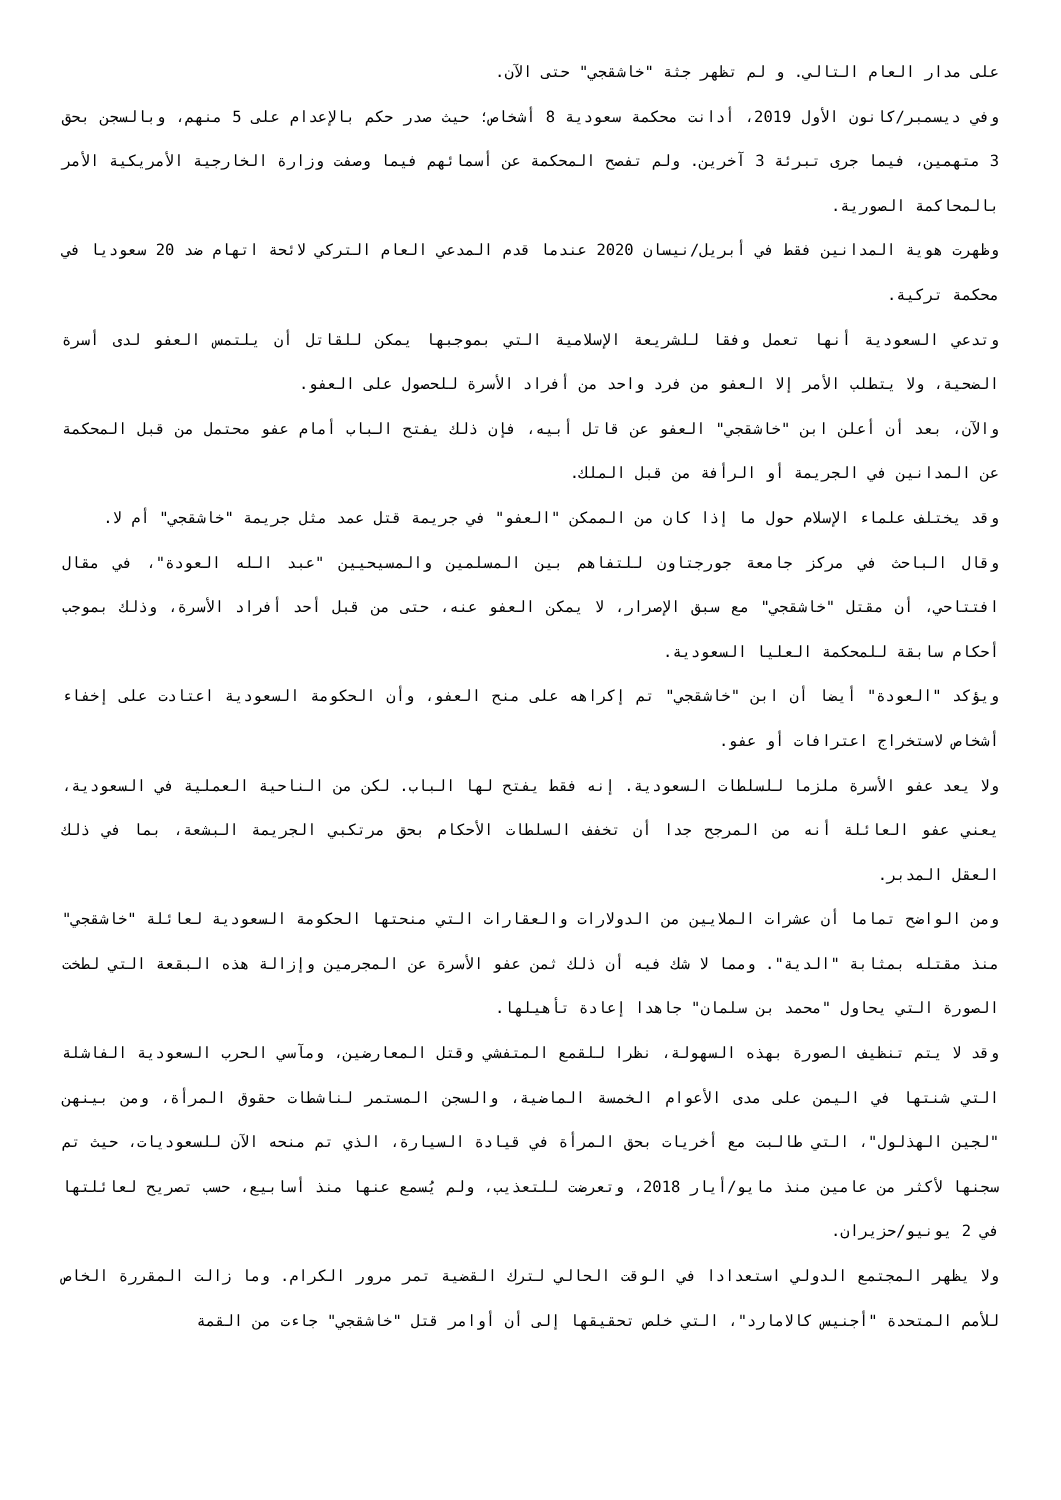على مدار العام التالي. و لم تظهر جثة "خاشقجي" حتى الآن.
وفي ديسمبر/كانون الأول 2019، أدانت محكمة سعودية 8 أشخاص؛ حيث صدر حكم بالإعدام على 5 منهم، وبالسجن بحق 3 متهمين، فيما جرى تبرئة 3 آخرين. ولم تفصح المحكمة عن أسمائهم فيما وصفت وزارة الخارجية الأمريكية الأمر بالمحاكمة الصورية.
وظهرت هوية المدانين فقط في أبريل/نيسان 2020 عندما قدم المدعي العام التركي لائحة اتهام ضد 20 سعوديا في محكمة تركية.
وتدعي السعودية أنها تعمل وفقا للشريعة الإسلامية التي بموجبها يمكن للقاتل أن يلتمس العفو لدى أسرة الضحية، ولا يتطلب الأمر إلا العفو من فرد واحد من أفراد الأسرة للحصول على العفو.
والآن، بعد أن أعلن ابن "خاشقجي" العفو عن قاتل أبيه، فإن ذلك يفتح الباب أمام عفو محتمل من قبل المحكمة عن المدانين في الجريمة أو الرأفة من قبل الملك.
وقد يختلف علماء الإسلام حول ما إذا كان من الممكن "العفو" في جريمة قتل عمد مثل جريمة "خاشقجي" أم لا.
وقال الباحث في مركز جامعة جورجتاون للتفاهم بين المسلمين والمسيحيين "عبد الله العودة"، في مقال افتتاحي، أن مقتل "خاشقجي" مع سبق الإصرار، لا يمكن العفو عنه، حتى من قبل أحد أفراد الأسرة، وذلك بموجب أحكام سابقة للمحكمة العليا السعودية.
ويؤكد "العودة" أيضا أن ابن "خاشقجي" تم إكراهه على منح العفو، وأن الحكومة السعودية اعتادت على إخفاء أشخاص لاستخراج اعترافات أو عفو.
ولا يعد عفو الأسرة ملزما للسلطات السعودية. إنه فقط يفتح لها الباب. لكن من الناحية العملية في السعودية، يعني عفو العائلة أنه من المرجح جدا أن تخفف السلطات الأحكام بحق مرتكبي الجريمة البشعة، بما في ذلك العقل المدبر.
ومن الواضح تماما أن عشرات الملايين من الدولارات والعقارات التي منحتها الحكومة السعودية لعائلة "خاشقجي" منذ مقتله بمثابة "الدية". ومما لا شك فيه أن ذلك ثمن عفو الأسرة عن المجرمين وإزالة هذه البقعة التي لطخت الصورة التي يحاول "محمد بن سلمان" جاهدا إعادة تأهيلها.
وقد لا يتم تنظيف الصورة بهذه السهولة، نظرا للقمع المتفشي وقتل المعارضين، ومآسي الحرب السعودية الفاشلة التي شنتها في اليمن على مدى الأعوام الخمسة الماضية، والسجن المستمر لناشطات حقوق المرأة، ومن بينهن "لجين الهذلول"، التي طالبت مع أخريات بحق المرأة في قيادة السيارة، الذي تم منحه الآن للسعوديات، حيث تم سجنها لأكثر من عامين منذ مايو/أيار 2018، وتعرضت للتعذيب، ولم يُسمع عنها منذ أسابيع، حسب تصريح لعائلتها في 2 يونيو/حزيران.
ولا يظهر المجتمع الدولي استعدادا في الوقت الحالي لترك القضية تمر مرور الكرام. وما زالت المقررة الخاص للأمم المتحدة "أجنيس كالامارد"، التي خلص تحقيقها إلى أن أوامر قتل "خاشقجي" جاءت من القمة